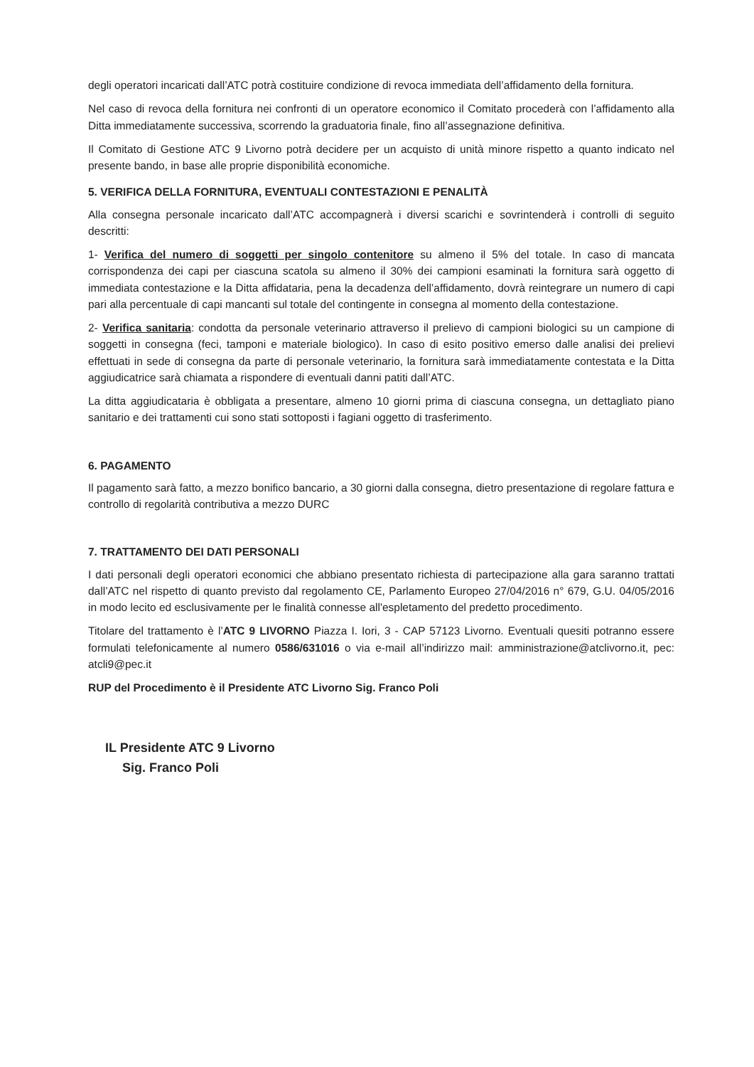degli operatori incaricati dall’ATC potrà costituire condizione di revoca immediata dell’affidamento della fornitura.
Nel caso di revoca della fornitura nei confronti di un operatore economico il Comitato procederà con l’affidamento alla Ditta immediatamente successiva, scorrendo la graduatoria finale, fino all’assegnazione definitiva.
Il Comitato di Gestione ATC 9 Livorno potrà decidere per un acquisto di unità minore rispetto a quanto indicato nel presente bando, in base alle proprie disponibilità economiche.
5. VERIFICA DELLA FORNITURA, EVENTUALI CONTESTAZIONI E PENALITÀ
Alla consegna personale incaricato dall’ATC accompagnerà i diversi scarichi e sovrintenderà i controlli di seguito descritti:
1- Verifica del numero di soggetti per singolo contenitore su almeno il 5% del totale. In caso di mancata corrispondenza dei capi per ciascuna scatola su almeno il 30% dei campioni esaminati la fornitura sarà oggetto di immediata contestazione e la Ditta affidataria, pena la decadenza dell’affidamento, dovrà reintegrare un numero di capi pari alla percentuale di capi mancanti sul totale del contingente in consegna al momento della contestazione.
2- Verifica sanitaria: condotta da personale veterinario attraverso il prelievo di campioni biologici su un campione di soggetti in consegna (feci, tamponi e materiale biologico). In caso di esito positivo emerso dalle analisi dei prelievi effettuati in sede di consegna da parte di personale veterinario, la fornitura sarà immediatamente contestata e la Ditta aggiudicatrice sarà chiamata a rispondere di eventuali danni patiti dall’ATC.
La ditta aggiudicataria è obbligata a presentare, almeno 10 giorni prima di ciascuna consegna, un dettagliato piano sanitario e dei trattamenti cui sono stati sottoposti i fagiani oggetto di trasferimento.
6. PAGAMENTO
Il pagamento sarà fatto, a mezzo bonifico bancario, a 30 giorni dalla consegna, dietro presentazione di regolare fattura e controllo di regolarità contributiva a mezzo DURC
7. TRATTAMENTO DEI DATI PERSONALI
I dati personali degli operatori economici che abbiano presentato richiesta di partecipazione alla gara saranno trattati dall’ATC nel rispetto di quanto previsto dal regolamento CE, Parlamento Europeo 27/04/2016 n° 679, G.U. 04/05/2016 in modo lecito ed esclusivamente per le finalità connesse all'espletamento del predetto procedimento.
Titolare del trattamento è l’ATC 9 LIVORNO Piazza I. Iori, 3 - CAP 57123 Livorno. Eventuali quesiti potranno essere formulati telefonicamente al numero 0586/631016 o via e-mail all’indirizzo mail: amministrazione@atclivorno.it, pec: atcli9@pec.it
RUP del Procedimento è il Presidente ATC Livorno Sig. Franco Poli
IL Presidente ATC 9 Livorno
Sig. Franco Poli